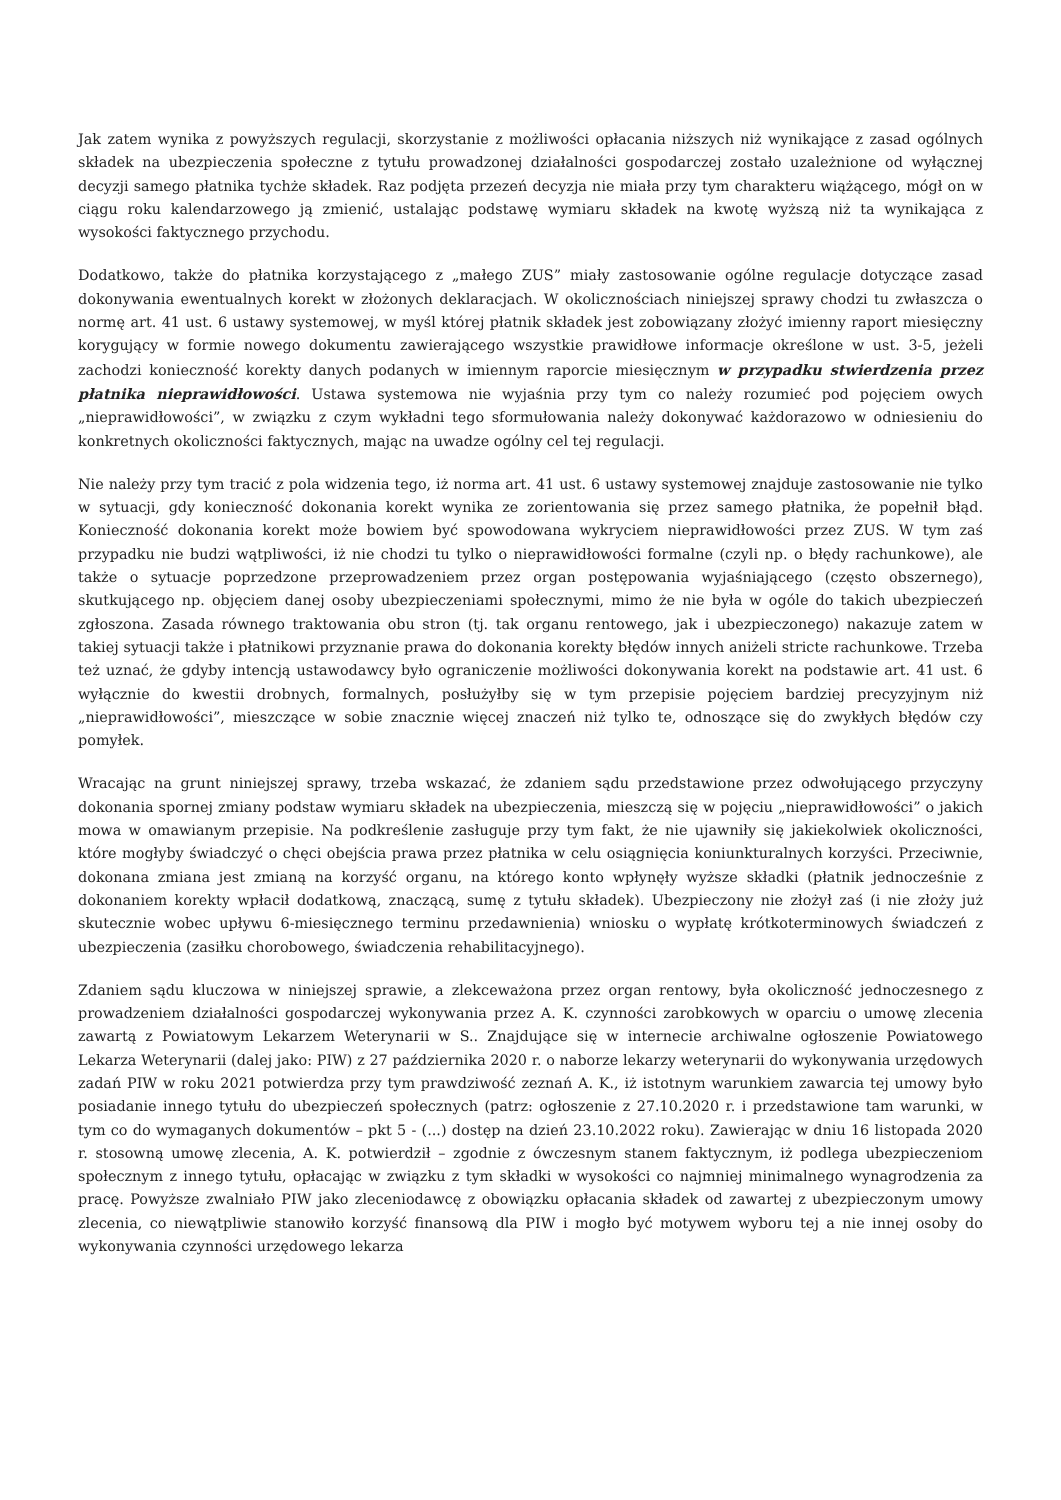Jak zatem wynika z powyższych regulacji, skorzystanie z możliwości opłacania niższych niż wynikające z zasad ogólnych składek na ubezpieczenia społeczne z tytułu prowadzonej działalności gospodarczej zostało uzależnione od wyłącznej decyzji samego płatnika tychże składek. Raz podjęta przezeń decyzja nie miała przy tym charakteru wiążącego, mógł on w ciągu roku kalendarzowego ją zmienić, ustalając podstawę wymiaru składek na kwotę wyższą niż ta wynikająca z wysokości faktycznego przychodu.
Dodatkowo, także do płatnika korzystającego z „małego ZUS” miały zastosowanie ogólne regulacje dotyczące zasad dokonywania ewentualnych korekt w złożonych deklaracjach. W okolicznościach niniejszej sprawy chodzi tu zwłaszcza o normę art. 41 ust. 6 ustawy systemowej, w myśl której płatnik składek jest zobowiązany złożyć imienny raport miesięczny korygujący w formie nowego dokumentu zawierającego wszystkie prawidłowe informacje określone w ust. 3-5, jeżeli zachodzi konieczność korekty danych podanych w imiennym raporcie miesięcznym w przypadku stwierdzenia przez płatnika nieprawidłowości. Ustawa systemowa nie wyjaśnia przy tym co należy rozumieć pod pojęciem owych „nieprawidłowości”, w związku z czym wykładni tego sformułowania należy dokonywać każdorazowo w odniesieniu do konkretnych okoliczności faktycznych, mając na uwadze ogólny cel tej regulacji.
Nie należy przy tym tracić z pola widzenia tego, iż norma art. 41 ust. 6 ustawy systemowej znajduje zastosowanie nie tylko w sytuacji, gdy konieczność dokonania korekt wynika ze zorientowania się przez samego płatnika, że popełnił błąd. Konieczność dokonania korekt może bowiem być spowodowana wykryciem nieprawidłowości przez ZUS. W tym zaś przypadku nie budzi wątpliwości, iż nie chodzi tu tylko o nieprawidłowości formalne (czyli np. o błędy rachunkowe), ale także o sytuacje poprzedzone przeprowadzeniem przez organ postępowania wyjaśniającego (często obszernego), skutkującego np. objęciem danej osoby ubezpieczeniami społecznymi, mimo że nie była w ogóle do takich ubezpieczeń zgłoszona. Zasada równego traktowania obu stron (tj. tak organu rentowego, jak i ubezpieczonego) nakazuje zatem w takiej sytuacji także i płatnikowi przyznanie prawa do dokonania korekty błędów innych aniżeli stricte rachunkowe. Trzeba też uznać, że gdyby intencją ustawodawcy było ograniczenie możliwości dokonywania korekt na podstawie art. 41 ust. 6 wyłącznie do kwestii drobnych, formalnych, posłużyłby się w tym przepisie pojęciem bardziej precyzyjnym niż „nieprawidłowości”, mieszczące w sobie znacznie więcej znaczeń niż tylko te, odnoszące się do zwykłych błędów czy pomyłek.
Wracając na grunt niniejszej sprawy, trzeba wskazać, że zdaniem sądu przedstawione przez odwołującego przyczyny dokonania spornej zmiany podstaw wymiaru składek na ubezpieczenia, mieszczą się w pojęciu „nieprawidłowości” o jakich mowa w omawianym przepisie. Na podkreślenie zasługuje przy tym fakt, że nie ujawniły się jakiekolwiek okoliczności, które mogłyby świadczyć o chęci obejścia prawa przez płatnika w celu osiągnięcia koniunkturalnych korzyści. Przeciwnie, dokonana zmiana jest zmianą na korzyść organu, na którego konto wpłynęły wyższe składki (płatnik jednocześnie z dokonaniem korekty wpłacił dodatkową, znaczącą, sumę z tytułu składek). Ubezpieczony nie złożył zaś (i nie złoży już skutecznie wobec upływu 6-miesięcznego terminu przedawnienia) wniosku o wypłatę krótkoterminowych świadczeń z ubezpieczenia (zasiłku chorobowego, świadczenia rehabilitacyjnego).
Zdaniem sądu kluczowa w niniejszej sprawie, a zlekceważona przez organ rentowy, była okoliczność jednoczesnego z prowadzeniem działalności gospodarczej wykonywania przez A. K. czynności zarobkowych w oparciu o umowę zlecenia zawartą z Powiatowym Lekarzem Weterynarii w S.. Znajdujące się w internecie archiwalne ogłoszenie Powiatowego Lekarza Weterynarii (dalej jako: PIW) z 27 października 2020 r. o naborze lekarzy weterynarii do wykonywania urzędowych zadań PIW w roku 2021 potwierdza przy tym prawdziwość zeznań A. K., iż istotnym warunkiem zawarcia tej umowy było posiadanie innego tytułu do ubezpieczeń społecznych (patrz: ogłoszenie z 27.10.2020 r. i przedstawione tam warunki, w tym co do wymaganych dokumentów – pkt 5 - (...) dostęp na dzień 23.10.2022 roku). Zawierając w dniu 16 listopada 2020 r. stosowną umowę zlecenia, A. K. potwierdził – zgodnie z ówczesnym stanem faktycznym, iż podlega ubezpieczeniom społecznym z innego tytułu, opłacając w związku z tym składki w wysokości co najmniej minimalnego wynagrodzenia za pracę. Powyższe zwalniało PIW jako zleceniodawcę z obowiązku opłacania składek od zawartej z ubezpieczonym umowy zlecenia, co niewątpliwie stanowiło korzyść finansową dla PIW i mogło być motywem wyboru tej a nie innej osoby do wykonywania czynności urzędowego lekarza